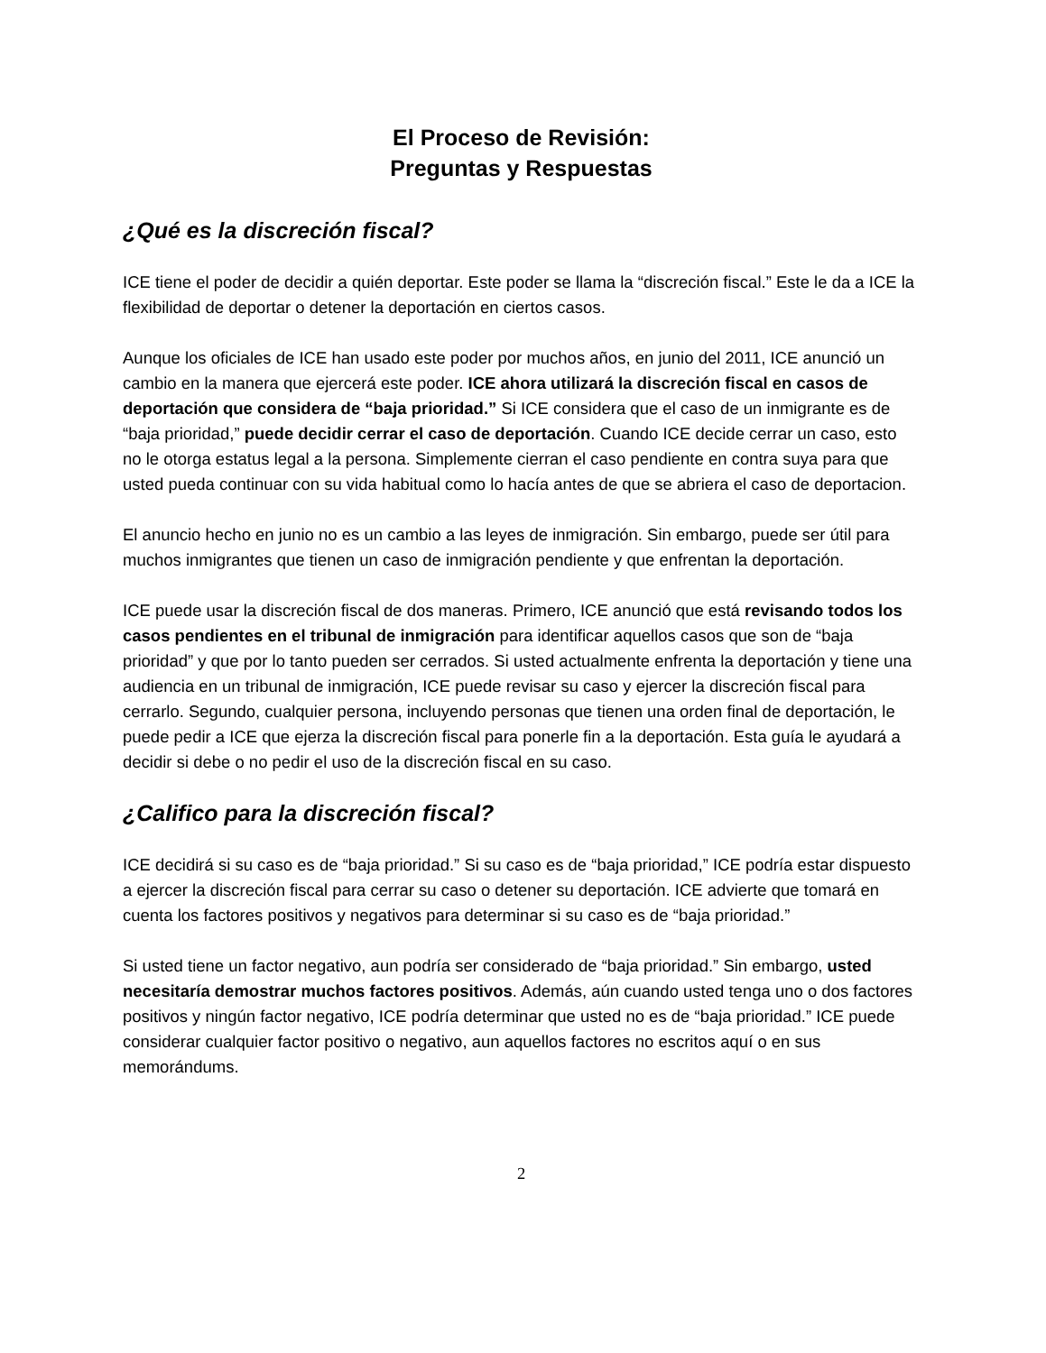El Proceso de Revisión:
Preguntas y Respuestas
¿Qué es la discreción fiscal?
ICE tiene el poder de decidir a quién deportar. Este poder se llama la “discreción fiscal.” Este le da a ICE la flexibilidad de deportar o detener la deportación en ciertos casos.
Aunque los oficiales de ICE han usado este poder por muchos años, en junio del 2011, ICE anunció un cambio en la manera que ejercerá este poder. ICE ahora utilizará la discreción fiscal en casos de deportación que considera de “baja prioridad.” Si ICE considera que el caso de un inmigrante es de “baja prioridad,” puede decidir cerrar el caso de deportación. Cuando ICE decide cerrar un caso, esto no le otorga estatus legal a la persona. Simplemente cierran el caso pendiente en contra suya para que usted pueda continuar con su vida habitual como lo hacía antes de que se abriera el caso de deportacion.
El anuncio hecho en junio no es un cambio a las leyes de inmigración. Sin embargo, puede ser útil para muchos inmigrantes que tienen un caso de inmigración pendiente y que enfrentan la deportación.
ICE puede usar la discreción fiscal de dos maneras. Primero, ICE anunció que está revisando todos los casos pendientes en el tribunal de inmigración para identificar aquellos casos que son de “baja prioridad” y que por lo tanto pueden ser cerrados. Si usted actualmente enfrenta la deportación y tiene una audiencia en un tribunal de inmigración, ICE puede revisar su caso y ejercer la discreción fiscal para cerrarlo. Segundo, cualquier persona, incluyendo personas que tienen una orden final de deportación, le puede pedir a ICE que ejerza la discreción fiscal para ponerle fin a la deportación. Esta guía le ayudará a decidir si debe o no pedir el uso de la discreción fiscal en su caso.
¿Califico para la discreción fiscal?
ICE decidirá si su caso es de “baja prioridad.” Si su caso es de “baja prioridad,” ICE podría estar dispuesto a ejercer la discreción fiscal para cerrar su caso o detener su deportación. ICE advierte que tomará en cuenta los factores positivos y negativos para determinar si su caso es de “baja prioridad.”
Si usted tiene un factor negativo, aun podría ser considerado de “baja prioridad.” Sin embargo, usted necesitaría demostrar muchos factores positivos. Además, aún cuando usted tenga uno o dos factores positivos y ningún factor negativo, ICE podría determinar que usted no es de “baja prioridad.” ICE puede considerar cualquier factor positivo o negativo, aun aquellos factores no escritos aquí o en sus memorándums.
2